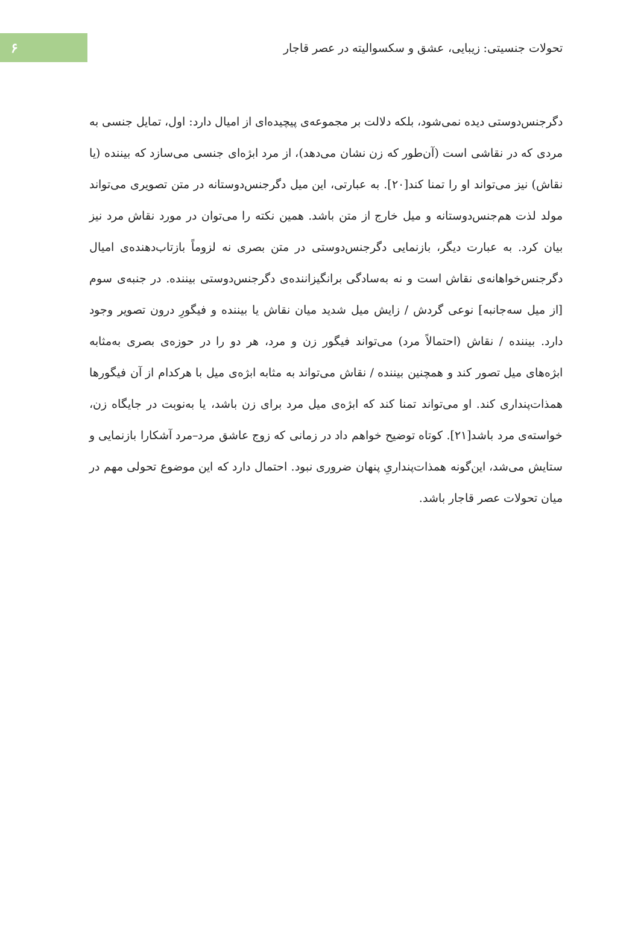۶
تحولات جنسیتی: زیبایی، عشق و سکسوالیته در عصر قاجار
دگرجنس‌دوستی دیده نمی‌شود، بلکه دلالت بر مجموعه‌ی پیچیده‌ای از امیال دارد: اول، تمایل جنسی به مردی که در نقاشی است (آن‌طور که زن نشان می‌دهد)، از مرد ابژه‌ای جنسی می‌سازد که بیننده (یا نقاش) نیز می‌تواند او را تمنا کند[۲۰]. به عبارتی، این میل دگرجنس‌دوستانه در متن تصویری می‌تواند مولد لذت هم‌جنس‌دوستانه و میل خارج از متن باشد. همین نکته را می‌توان در مورد نقاش مرد نیز بیان کرد. به عبارت دیگر، بازنمایی دگرجنس‌دوستی در متن بصری نه لزوماً بازتاب‌دهنده‌ی امیال دگرجنس‌خواهانه‌ی نقاش است و نه به‌سادگی برانگیزاننده‌ی دگرجنس‌دوستی بیننده. در جنبه‌ی سوم [از میل سه‌جانبه] نوعی گردش / زایش میل شدید میان نقاش یا بیننده و فیگورِ درون تصویر وجود دارد. بیننده / نقاش (احتمالاً مرد) می‌تواند فیگور زن و مرد، هر دو را در حوزه‌ی بصری به‌مثابه ابژه‌های میل تصور کند و همچنین بیننده / نقاش می‌تواند به مثابه ابژه‌ی میل با هرکدام از آن فیگورها همذات‌پنداری کند. او می‌تواند تمنا کند که ابژه‌ی میل مرد برای زن باشد، یا به‌نوبت در جایگاه زن، خواسته‌ی مرد باشد[۲۱]. کوتاه توضیح خواهم داد در زمانی که زوج عاشق مرد–مرد آشکارا بازنمایی و ستایش می‌شد، این‌گونه همذات‌پنداریِ پنهان ضروری نبود. احتمال دارد که این موضوع تحولی مهم در میان تحولات عصر قاجار باشد.